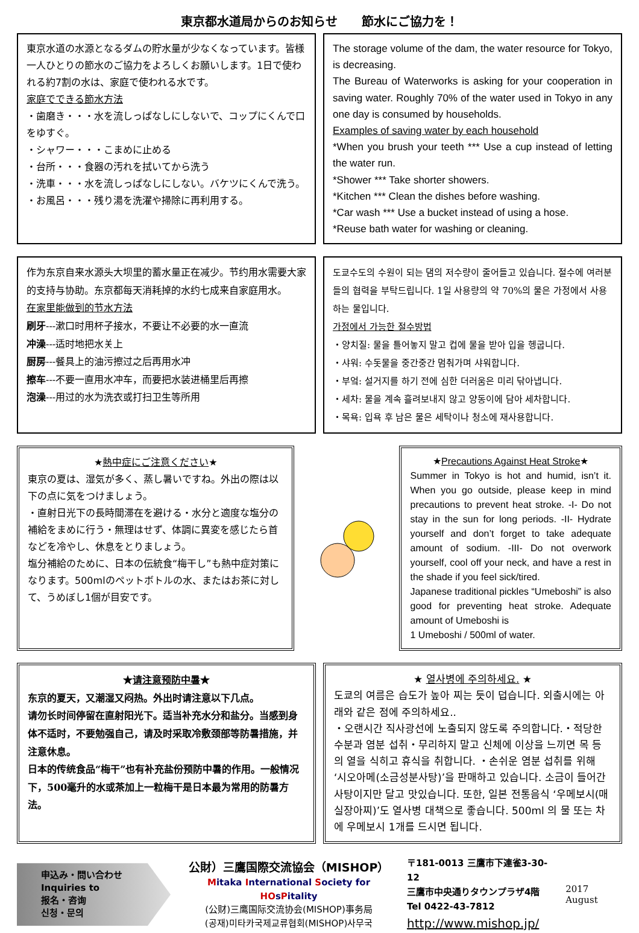東京都水道局からのお知らせ　　節水にご協力を！
東京水道の水源となるダムの貯水量が少なくなっています。皆様一人ひとりの節水のご協力をよろしくお願いします。1日で使われる約7割の水は、家庭で使われる水です。
家庭でできる節水方法
・歯磨き・・・水を流しっぱなしにしないで、コップにくんで口をゆすぐ。
・シャワー・・・こまめに止める
・台所・・・食器の汚れを拭いてから洗う
・洗車・・・水を流しっぱなしにしない。バケツにくんで洗う。
・お風呂・・・残り湯を洗濯や掃除に再利用する。
The storage volume of the dam, the water resource for Tokyo, is decreasing.
The Bureau of Waterworks is asking for your cooperation in saving water. Roughly 70% of the water used in Tokyo in any one day is consumed by households.
Examples of saving water by each household
*When you brush your teeth *** Use a cup instead of letting the water run.
*Shower *** Take shorter showers.
*Kitchen *** Clean the dishes before washing.
*Car wash *** Use a bucket instead of using a hose.
*Reuse bath water for washing or cleaning.
作为东京自来水源头大坝里的蓄水量正在减少。节约用水需要大家的支持与协助。东京都每天消耗掉的水约七成来自家庭用水。
在家里能做到的节水方法
刷牙---漱口时用杯子接水，不要让不必要的水一直流
冲澡---适时地把水关上
厨房---餐具上的油污擦过之后再用水冲
擦车---不要一直用水冲车，而要把水装进桶里后再擦
泡澡---用过的水为洗衣或打扫卫生等所用
도쿄수도의 수원이 되는 댐의 저수량이 줄어들고 있습니다. 절수에 여러분들의 협력을 부탁드립니다. 1일 사용량의 약 70%의 물은 가정에서 사용하는 물입니다.
가정에서 가능한 절수방법
・양치질: 물을 틀어놓지 말고 컵에 물을 받아 입을 헹굽니다.
・샤워: 수돗물을 중간중간 멈춰가며 샤워합니다.
・부엌: 설거지를 하기 전에 심한 더러움은 미리 닦아냅니다.
・세차: 물을 계속 흘려보내지 않고 양동이에 담아 세차합니다.
・목욕: 입욕 후 남은 물은 세탁이나 청소에 재사용합니다.
★熱中症にご注意ください★
東京の夏は、湿気が多く、蒸し暑いですね。外出の際は以下の点に気をつけましょう。
・直射日光下の長時間滞在を避ける・水分と適度な塩分の補給をまめに行う・無理はせず、体調に異変を感じたら首などを冷やし、休息をとりましょう。
塩分補給のために、日本の伝統食“梅干し”も熱中症対策になります。500mlのペットボトルの水、またはお茶に対して、うめぼし1個が目安です。
★Precautions Against Heat Stroke★
Summer in Tokyo is hot and humid, isn’t it. When you go outside, please keep in mind precautions to prevent heat stroke. -I- Do not stay in the sun for long periods. -II- Hydrate yourself and don’t forget to take adequate amount of sodium. -III- Do not overwork yourself, cool off your neck, and have a rest in the shade if you feel sick/tired.
Japanese traditional pickles “Umeboshi” is also good for preventing heat stroke. Adequate amount of Umeboshi is
1 Umeboshi / 500ml of water.
★请注意预防中暑★
东京的夏天，又潮湿又闷热。外出时请注意以下几点。
请勿长时间停留在直射阳光下。适当补充水分和盐分。当感到身体不适时，不要勉强自己，请及时采取冷敷颈部等防暑措施，并注意休息。
日本的传统食品“梅干”也有补充盐份预防中暑的作用。一般情况下，500毫升的水或茶加上一粒梅干是日本最为常用的防暑方法。
★ 열사병에 주의하세요. ★
도쿄의 여름은 습도가 높아 찌는 듯이 덥습니다. 외출시에는 아래와 같은 점에 주의하세요..
・오랜시간 직사광선에 노출되지 않도록 주의합니다.・적당한 수분과 염분 섭취・무리하지 말고 신체에 이상을 느끼면 목 등의 열을 식히고 휴식을 취합니다. ・손쉬운 염분 섭취를 위해 ‘시오아메(소금성분사탕)’을 판매하고 있습니다. 소금이 들어간 사탕이지만 달고 맛있습니다. 또한, 일본 전통음식 ‘우메보시(매실장아찌)’도 열사병 대책으로 좋습니다. 500ml 의 물 또는 차에 우메보시 1개를 드시면 됩니다.
申込み・問い合わせ
Inquiries to
报名・咨询
신청・문의
公財）三鷹国際交流協会（MISHOP）
Mitaka International Society for HOsPitality
(公财)三鹰国际交流协会(MISHOP)事务局
(공재)미타카국제교류협회(MISHOP)사무국
〒181-0013 三鷹市下連雀3-30-12
三鷹市中央通りタウンプラザ4階
Tel 0422-43-7812
http://www.mishop.jp/
2017 August